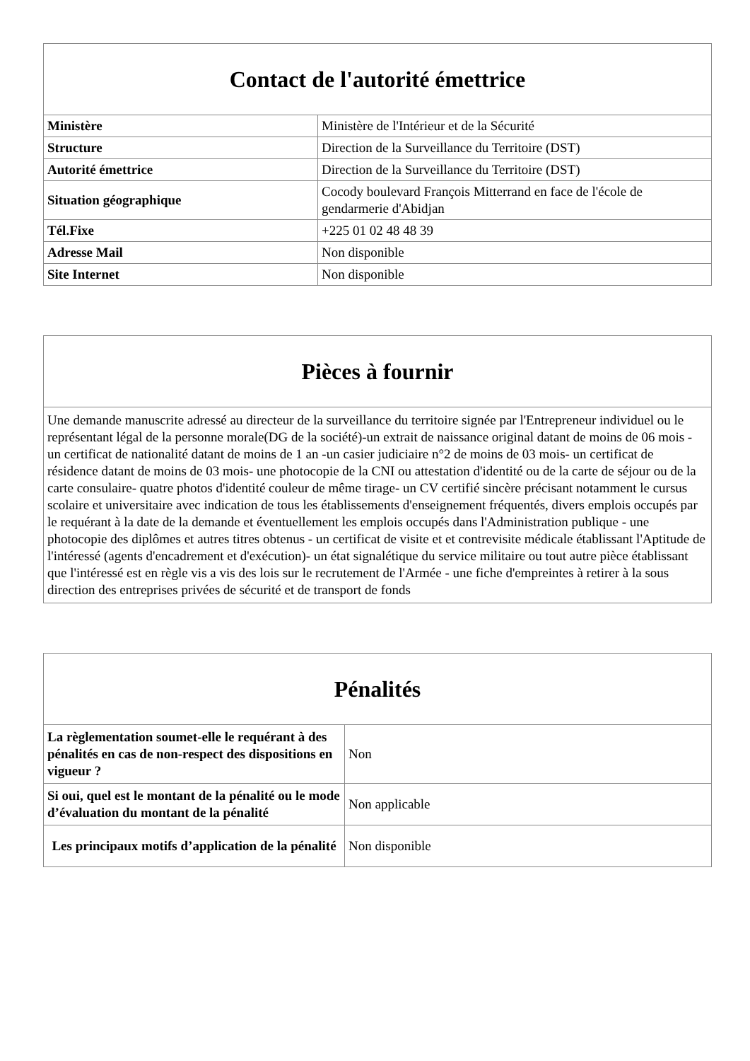| Contact de l'autorité émettrice | |
| --- | --- |
| Ministère | Ministère de l'Intérieur et de la Sécurité |
| Structure | Direction de la Surveillance du Territoire (DST) |
| Autorité émettrice | Direction de la Surveillance du Territoire (DST) |
| Situation géographique | Cocody boulevard François Mitterrand en face de l'école de gendarmerie d'Abidjan |
| Tél.Fixe | +225 01 02 48 48 39 |
| Adresse Mail | Non disponible |
| Site Internet | Non disponible |
| Pièces à fournir |
| --- |
| Une demande manuscrite adressé au directeur de la surveillance du territoire signée par l'Entrepreneur individuel ou le représentant légal de la personne morale(DG de la société)-un extrait de naissance original datant de moins de 06 mois - un certificat de nationalité datant de moins de 1 an -un casier judiciaire n°2 de moins de 03 mois- un certificat de résidence datant de moins de 03 mois- une photocopie de la CNI ou attestation d'identité ou de la carte de séjour ou de la carte consulaire- quatre photos d'identité couleur de même tirage- un CV certifié sincère précisant notamment le cursus scolaire et universitaire avec indication de tous les établissements d'enseignement fréquentés, divers emplois occupés par le requérant à la date de la demande et éventuellement les emplois occupés dans l'Administration publique - une photocopie des diplômes et autres titres obtenus - un certificat de visite et et contrevisite médicale établissant l'Aptitude de l'intéressé (agents d'encadrement et d'exécution)- un état signalétique du service militaire ou tout autre pièce établissant que l'intéressé est en règle vis a vis des lois sur le recrutement de l'Armée - une fiche d'empreintes à retirer à la sous direction des entreprises privées de sécurité et de transport de fonds |
| Pénalités | |
| --- | --- |
| La règlementation soumet-elle le requérant à des pénalités en cas de non-respect des dispositions en vigueur ? | Non |
| Si oui, quel est le montant de la pénalité ou le mode d’évaluation du montant de la pénalité | Non applicable |
| Les principaux motifs d’application de la pénalité | Non disponible |